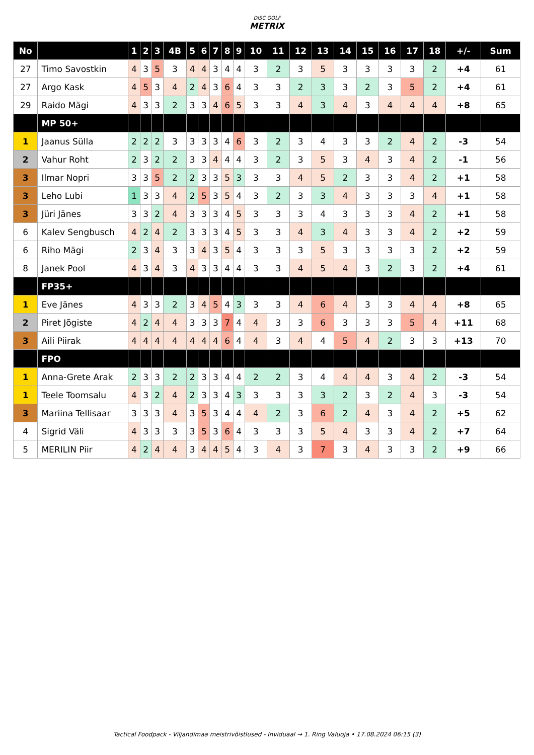DISC GOLF
METRIX
| No | | 1 | 2 | 3 | 4B | 5 | 6 | 7 | 8 | 9 | 10 | 11 | 12 | 13 | 14 | 15 | 16 | 17 | 18 | +/- | Sum |
| --- | --- | --- | --- | --- | --- | --- | --- | --- | --- | --- | --- | --- | --- | --- | --- | --- | --- | --- | --- | --- | --- |
| 27 | Timo Savostkin | 4 | 3 | 5 | 3 | 4 | 4 | 3 | 4 | 4 | 3 | 2 | 3 | 5 | 3 | 3 | 3 | 3 | 2 | +4 | 61 |
| 27 | Argo Kask | 4 | 5 | 3 | 4 | 2 | 4 | 3 | 6 | 4 | 3 | 3 | 2 | 3 | 3 | 2 | 3 | 5 | 2 | +4 | 61 |
| 29 | Raido Mägi | 4 | 3 | 3 | 2 | 3 | 3 | 4 | 6 | 5 | 3 | 3 | 4 | 3 | 4 | 3 | 4 | 4 | 4 | +8 | 65 |
| | MP 50+ | | | | | | | | | | | | | | | | | | | | |
| 1 | Jaanus Sülla | 2 | 2 | 2 | 3 | 3 | 3 | 3 | 4 | 6 | 3 | 2 | 3 | 4 | 3 | 3 | 2 | 4 | 2 | -3 | 54 |
| 2 | Vahur Roht | 2 | 3 | 2 | 2 | 3 | 3 | 4 | 4 | 4 | 3 | 2 | 3 | 5 | 3 | 4 | 3 | 4 | 2 | -1 | 56 |
| 3 | Ilmar Nopri | 3 | 3 | 5 | 2 | 2 | 3 | 3 | 5 | 3 | 3 | 3 | 4 | 5 | 2 | 3 | 3 | 4 | 2 | +1 | 58 |
| 3 | Leho Lubi | 1 | 3 | 3 | 4 | 2 | 5 | 3 | 5 | 4 | 3 | 2 | 3 | 3 | 4 | 3 | 3 | 3 | 4 | +1 | 58 |
| 3 | Jüri Jänes | 3 | 3 | 2 | 4 | 3 | 3 | 3 | 4 | 5 | 3 | 3 | 3 | 4 | 3 | 3 | 3 | 4 | 2 | +1 | 58 |
| 6 | Kalev Sengbusch | 4 | 2 | 4 | 2 | 3 | 3 | 3 | 4 | 5 | 3 | 3 | 4 | 3 | 4 | 3 | 3 | 4 | 2 | +2 | 59 |
| 6 | Riho Mägi | 2 | 3 | 4 | 3 | 3 | 4 | 3 | 5 | 4 | 3 | 3 | 3 | 5 | 3 | 3 | 3 | 3 | 2 | +2 | 59 |
| 8 | Janek Pool | 4 | 3 | 4 | 3 | 4 | 3 | 3 | 4 | 4 | 3 | 3 | 4 | 5 | 4 | 3 | 2 | 3 | 2 | +4 | 61 |
| | FP35+ | | | | | | | | | | | | | | | | | | | | |
| 1 | Eve Jänes | 4 | 3 | 3 | 2 | 3 | 4 | 5 | 4 | 3 | 3 | 3 | 4 | 6 | 4 | 3 | 3 | 4 | 4 | +8 | 65 |
| 2 | Piret Jõgiste | 4 | 2 | 4 | 4 | 3 | 3 | 3 | 7 | 4 | 4 | 3 | 3 | 6 | 3 | 3 | 3 | 5 | 4 | +11 | 68 |
| 3 | Aili Piirak | 4 | 4 | 4 | 4 | 4 | 4 | 4 | 6 | 4 | 4 | 3 | 4 | 4 | 5 | 4 | 2 | 3 | 3 | +13 | 70 |
| | FPO | | | | | | | | | | | | | | | | | | | | |
| 1 | Anna-Grete Arak | 2 | 3 | 3 | 2 | 2 | 3 | 3 | 4 | 4 | 2 | 2 | 3 | 4 | 4 | 4 | 3 | 4 | 2 | -3 | 54 |
| 1 | Teele Toomsalu | 4 | 3 | 2 | 4 | 2 | 3 | 3 | 4 | 3 | 3 | 3 | 3 | 3 | 2 | 3 | 2 | 4 | 3 | -3 | 54 |
| 3 | Mariina Tellisaar | 3 | 3 | 3 | 4 | 3 | 5 | 3 | 4 | 4 | 4 | 2 | 3 | 6 | 2 | 4 | 3 | 4 | 2 | +5 | 62 |
| 4 | Sigrid Väli | 4 | 3 | 3 | 3 | 3 | 5 | 3 | 6 | 4 | 3 | 3 | 3 | 5 | 4 | 3 | 3 | 4 | 2 | +7 | 64 |
| 5 | MERILIN Piir | 4 | 2 | 4 | 4 | 3 | 4 | 4 | 5 | 4 | 3 | 4 | 3 | 7 | 3 | 4 | 3 | 3 | 2 | +9 | 66 |
Tactical Foodpack - Viljandimaa meistrivõistlused - Inviduaal → 1. Ring Valuoja • 17.08.2024 06:15 (3)